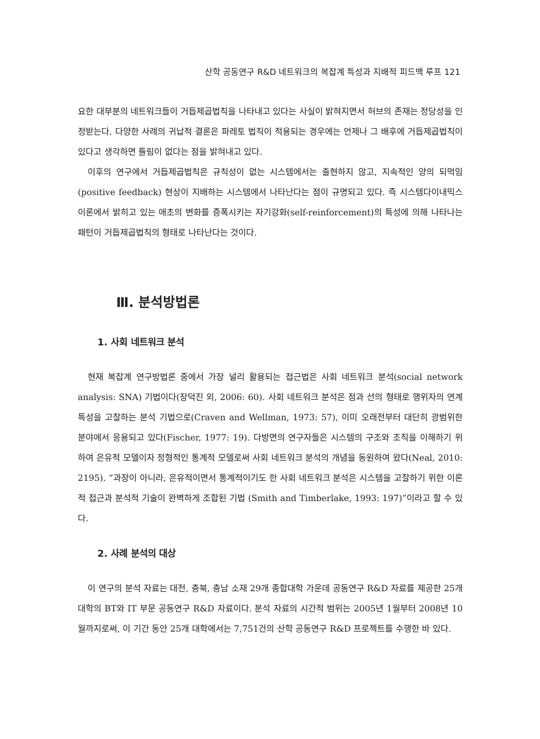산학 공동연구 R&D 네트워크의 복잡계 특성과 지배적 피드백 루프 121
요한 대부분의 네트워크들이 거듭제곱법칙을 나타내고 있다는 사실이 밝혀지면서 허브의 존재는 정당성을 인정받는다. 다양한 사례의 귀납적 결론은 파레토 법칙이 적용되는 경우에는 언제나 그 배후에 거듭제곱법칙이 있다고 생각하면 틀림이 없다는 점을 밝혀내고 있다.
이후의 연구에서 거듭제곱법칙은 규칙성이 없는 시스템에서는 출현하지 않고, 지속적인 양의 되먹임(positive feedback) 현상이 지배하는 시스템에서 나타난다는 점이 규명되고 있다. 즉 시스템다이내믹스 이론에서 밝히고 있는 애초의 변화를 증폭시키는 자기강화(self-reinforcement)의 특성에 의해 나타나는 패턴이 거듭제곱법칙의 형태로 나타난다는 것이다.
Ⅲ. 분석방법론
1. 사회 네트워크 분석
현재 복잡계 연구방법론 중에서 가장 널리 활용되는 접근법은 사회 네트워크 분석(social network analysis: SNA) 기법이다(장덕진 외, 2006: 60). 사회 네트워크 분석은 점과 선의 형태로 행위자의 연계 특성을 고찰하는 분석 기법으로(Craven and Wellman, 1973: 57), 이미 오래전부터 대단히 광범위한 분야에서 응용되고 있다(Fischer, 1977: 19). 다방면의 연구자들은 시스템의 구조와 조직을 이해하기 위하여 은유적 모델이자 정형적인 통계적 모델로써 사회 네트워크 분석의 개념을 동원하여 왔다(Neal, 2010: 2195). “과장이 아니라, 은유적이면서 통계적이기도 한 사회 네트워크 분석은 시스템을 고찰하기 위한 이론적 접근과 분석적 기술이 완벽하게 조합된 기법 (Smith and Timberlake, 1993: 197)”이라고 할 수 있다.
2. 사례 분석의 대상
이 연구의 분석 자료는 대전, 충북, 충남 소재 29개 종합대학 가운데 공동연구 R&D 자료를 제공한 25개 대학의 BT와 IT 부문 공동연구 R&D 자료이다. 분석 자료의 시간적 범위는 2005년 1월부터 2008년 10월까지로써, 이 기간 동안 25개 대학에서는 7,751건의 산학 공동연구 R&D 프로젝트를 수행한 바 있다.